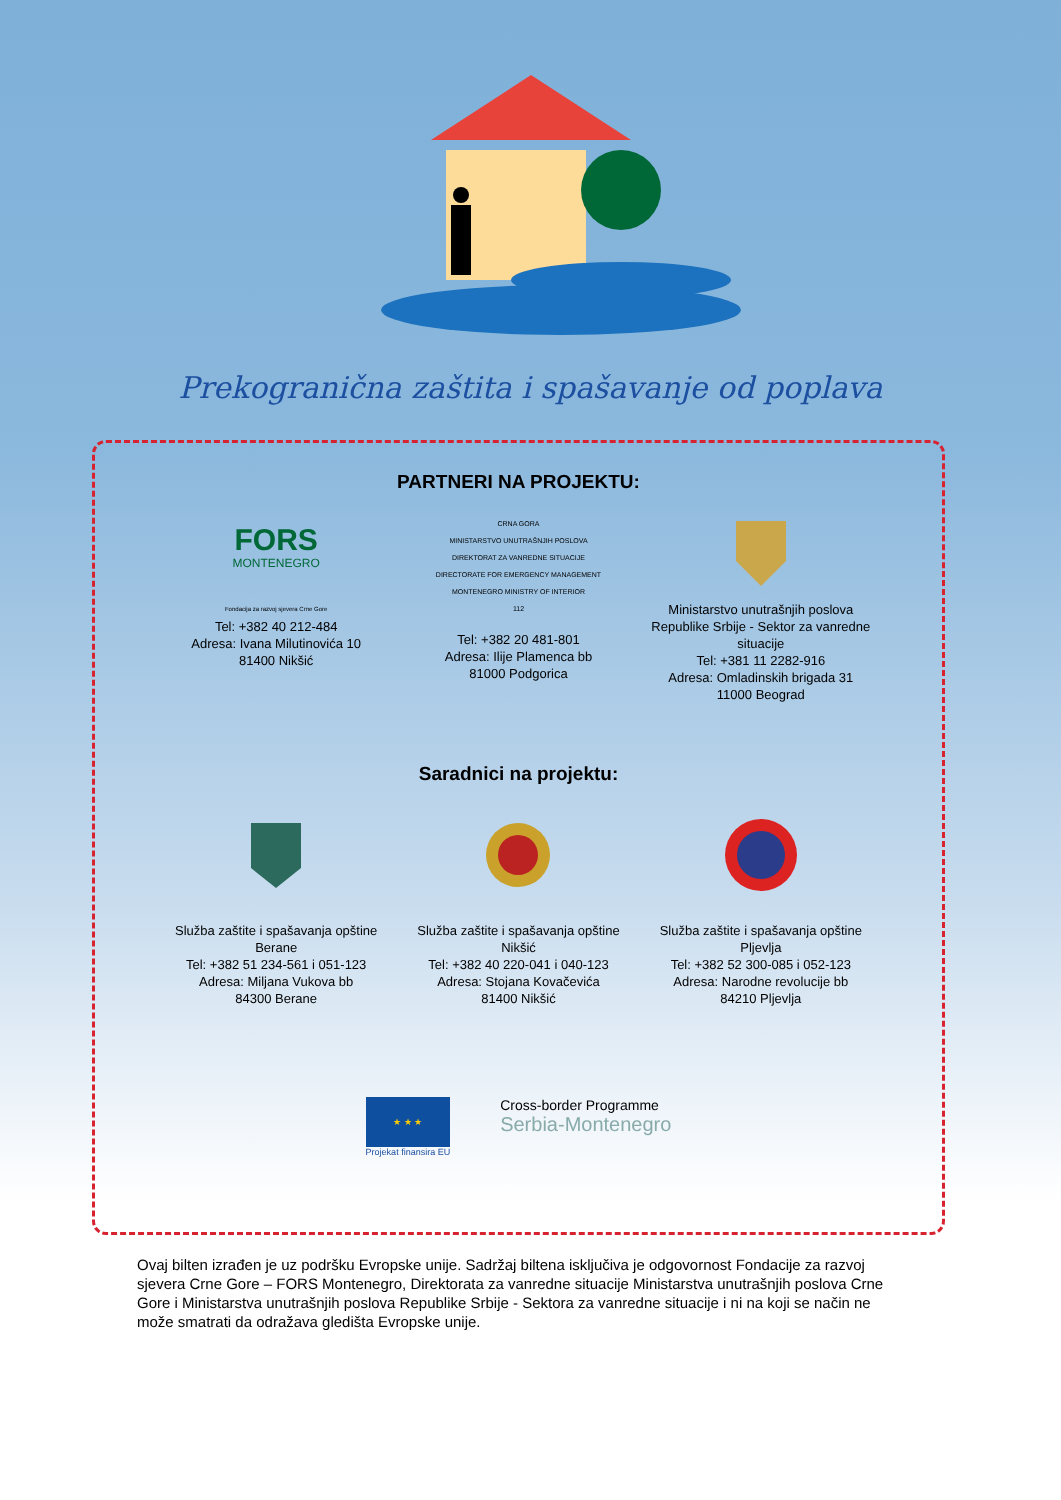Prekogranična zaštita i spašavanje od poplava
PARTNERI NA PROJEKTU:
FORS
MONTENEGRO
Fondacija za razvoj sjevera Crne Gore
Tel: +382 40 212-484
Adresa: Ivana Milutinovića 10
81400 Nikšić
CRNA GORA
MINISTARSTVO UNUTRAŠNJIH POSLOVA
DIREKTORAT ZA VANREDNE SITUACIJE
DIRECTORATE FOR EMERGENCY MANAGEMENT
MONTENEGRO MINISTRY OF INTERIOR
112
Tel: +382 20 481-801
Adresa: Ilije Plamenca bb
81000 Podgorica
Ministarstvo unutrašnjih poslova Republike Srbije - Sektor za vanredne situacije
Tel: +381 11 2282-916
Adresa: Omladinskih brigada 31
11000 Beograd
Saradnici na projektu:
Služba zaštite i spašavanja opštine Berane
Tel: +382 51 234-561 i 051-123
Adresa: Miljana Vukova bb
84300 Berane
Služba zaštite i spašavanja opštine Nikšić
Tel: +382 40 220-041 i 040-123
Adresa: Stojana Kovačevića
81400 Nikšić
Služba zaštite i spašavanja opštine Pljevlja
Tel: +382 52 300-085 i 052-123
Adresa: Narodne revolucije bb
84210 Pljevlja
★ ★ ★
Projekat finansira EU
Cross-border Programme
Serbia-Montenegro
Ovaj bilten izrađen je uz podršku Evropske unije. Sadržaj biltena isključiva je odgovornost Fondacije za razvoj sjevera Crne Gore – FORS Montenegro, Direktorata za vanredne situacije Ministarstva unutrašnjih poslova Crne Gore i Ministarstva unutrašnjih poslova Republike Srbije - Sektora za vanredne situacije i ni na koji se način ne može smatrati da odražava gledišta Evropske unije.